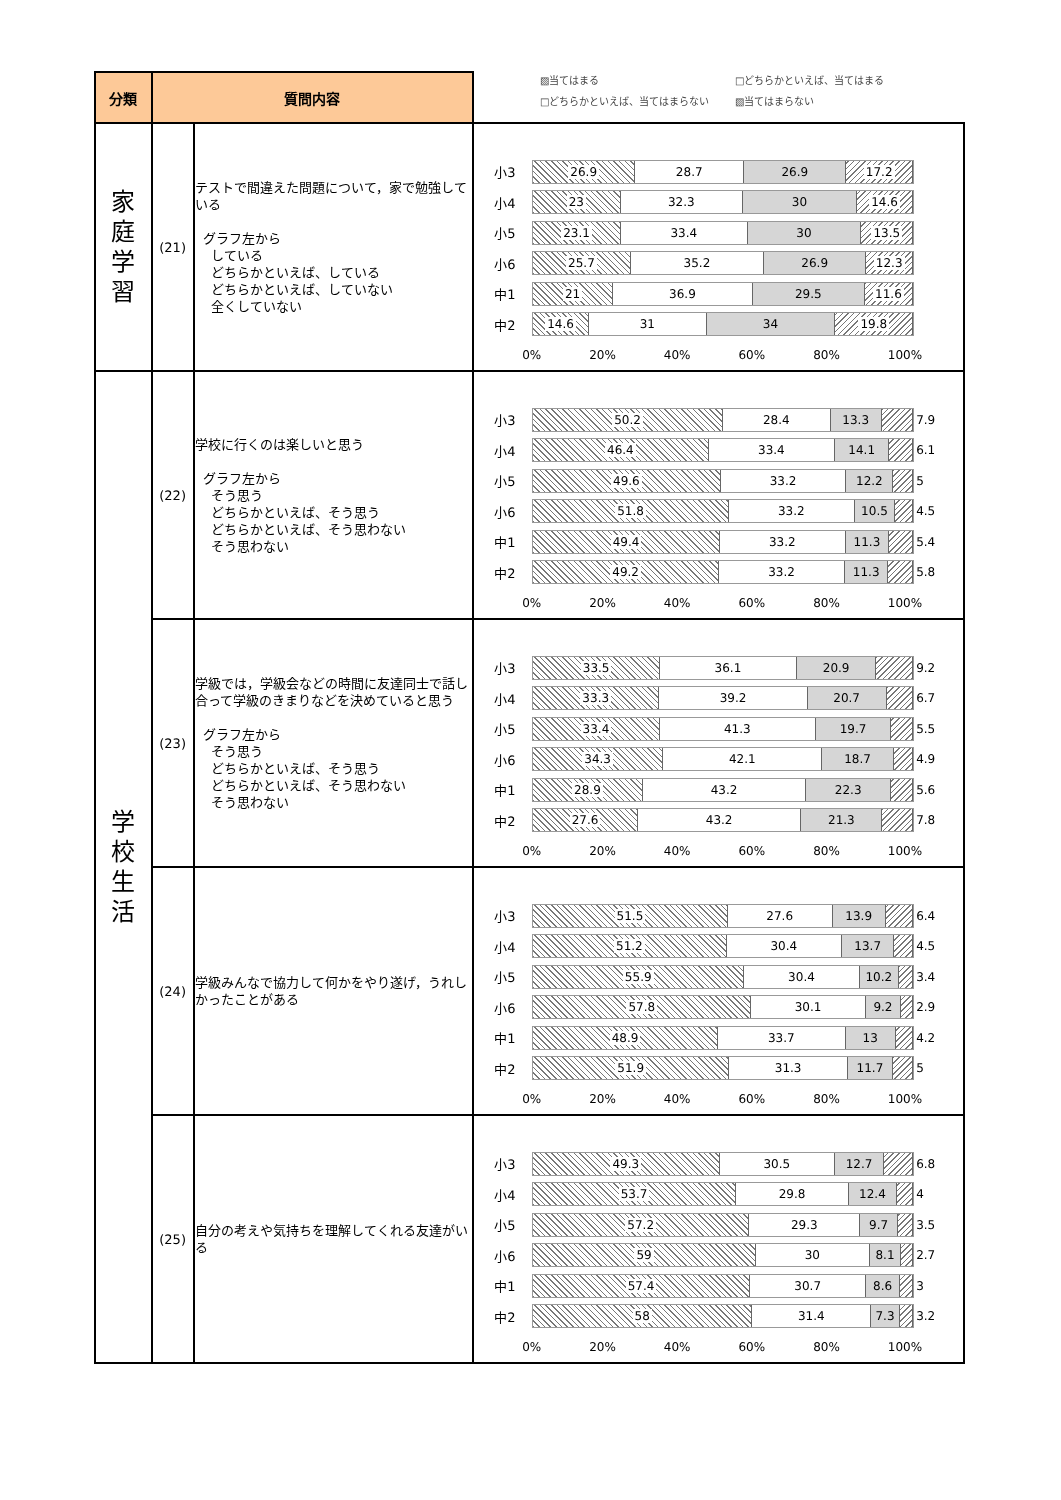▨当てはまる □どちらかといえば、当てはまる □どちらかといえば、当てはまらない ▧当てはまらない
| 分類 | 質問内容 | | |
| --- | --- | --- | --- |
| 家 庭 学 習 | (21) | テストで間違えた問題について，家で勉強している グラフ左から している どちらかといえば、している どちらかといえば、していない 全くしていない | 小3 26.9 28.7 26.9 17.2 小4 23 32.3 30 14.6 小5 23.1 33.4 30 13.5 小6 25.7 35.2 26.9 12.3 中1 21 36.9 29.5 11.6 中2 14.6 31 34 19.8 0% 20% 40% 60% 80% 100% |
| 学 校 生 活 | (22) | 学校に行くのは楽しいと思う グラフ左から そう思う どちらかといえば、そう思う どちらかといえば、そう思わない そう思わない | 小3 50.2 28.4 13.3 7.9 小4 46.4 33.4 14.1 6.1 小5 49.6 33.2 12.2 5 小6 51.8 33.2 10.5 4.5 中1 49.4 33.2 11.3 5.4 中2 49.2 33.2 11.3 5.8 0% 20% 40% 60% 80% 100% |
| | (23) | 学級では，学級会などの時間に友達同士で話し合って学級のきまりなどを決めていると思う グラフ左から そう思う どちらかといえば、そう思う どちらかといえば、そう思わない そう思わない | 小3 33.5 36.1 20.9 9.2 小4 33.3 39.2 20.7 6.7 小5 33.4 41.3 19.7 5.5 小6 34.3 42.1 18.7 4.9 中1 28.9 43.2 22.3 5.6 中2 27.6 43.2 21.3 7.8 0% 20% 40% 60% 80% 100% |
| | (24) | 学級みんなで協力して何かをやり遂げ，うれしかったことがある | 小3 51.5 27.6 13.9 6.4 小4 51.2 30.4 13.7 4.5 小5 55.9 30.4 10.2 3.4 小6 57.8 30.1 9.2 2.9 中1 48.9 33.7 13 4.2 中2 51.9 31.3 11.7 5 0% 20% 40% 60% 80% 100% |
| | (25) | 自分の考えや気持ちを理解してくれる友達がいる | 小3 49.3 30.5 12.7 6.8 小4 53.7 29.8 12.4 4 小5 57.2 29.3 9.7 3.5 小6 59 30 8.1 2.7 中1 57.4 30.7 8.6 3 中2 58 31.4 7.3 3.2 0% 20% 40% 60% 80% 100% |